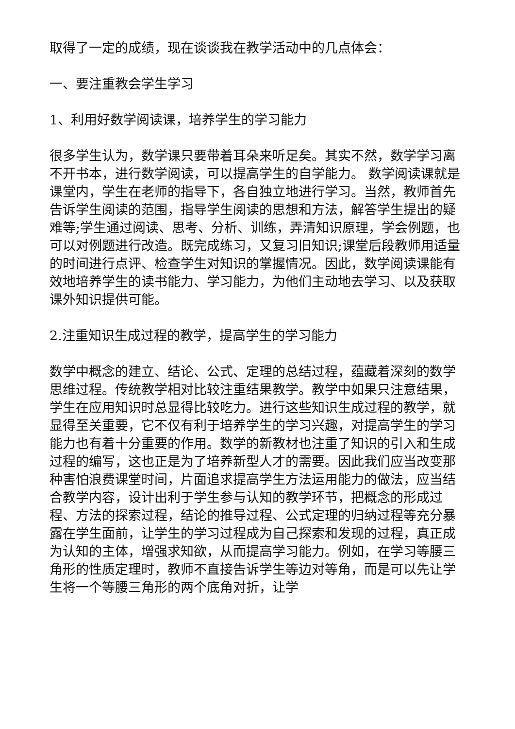取得了一定的成绩，现在谈谈我在教学活动中的几点体会：
一、要注重教会学生学习
1、利用好数学阅读课，培养学生的学习能力
很多学生认为，数学课只要带着耳朵来听足矣。其实不然，数学学习离不开书本，进行数学阅读，可以提高学生的自学能力。 数学阅读课就是课堂内，学生在老师的指导下，各自独立地进行学习。当然，教师首先告诉学生阅读的范围，指导学生阅读的思想和方法，解答学生提出的疑难等;学生通过阅读、思考、分析、训练，弄清知识原理，学会例题，也可以对例题进行改造。既完成练习，又复习旧知识;课堂后段教师用适量的时间进行点评、检查学生对知识的掌握情况。因此，数学阅读课能有效地培养学生的读书能力、学习能力，为他们主动地去学习、以及获取课外知识提供可能。
2.注重知识生成过程的教学，提高学生的学习能力
数学中概念的建立、结论、公式、定理的总结过程，蕴藏着深刻的数学思维过程。传统教学相对比较注重结果教学。教学中如果只注意结果，学生在应用知识时总显得比较吃力。进行这些知识生成过程的教学，就显得至关重要，它不仅有利于培养学生的学习兴趣，对提高学生的学习能力也有着十分重要的作用。数学的新教材也注重了知识的引入和生成过程的编写，这也正是为了培养新型人才的需要。因此我们应当改变那种害怕浪费课堂时间，片面追求提高学生方法运用能力的做法，应当结合教学内容，设计出利于学生参与认知的教学环节，把概念的形成过程、方法的探索过程，结论的推导过程、公式定理的归纳过程等充分暴露在学生面前，让学生的学习过程成为自己探索和发现的过程，真正成为认知的主体，增强求知欲，从而提高学习能力。例如，在学习等腰三角形的性质定理时，教师不直接告诉学生等边对等角，而是可以先让学生将一个等腰三角形的两个底角对折，让学